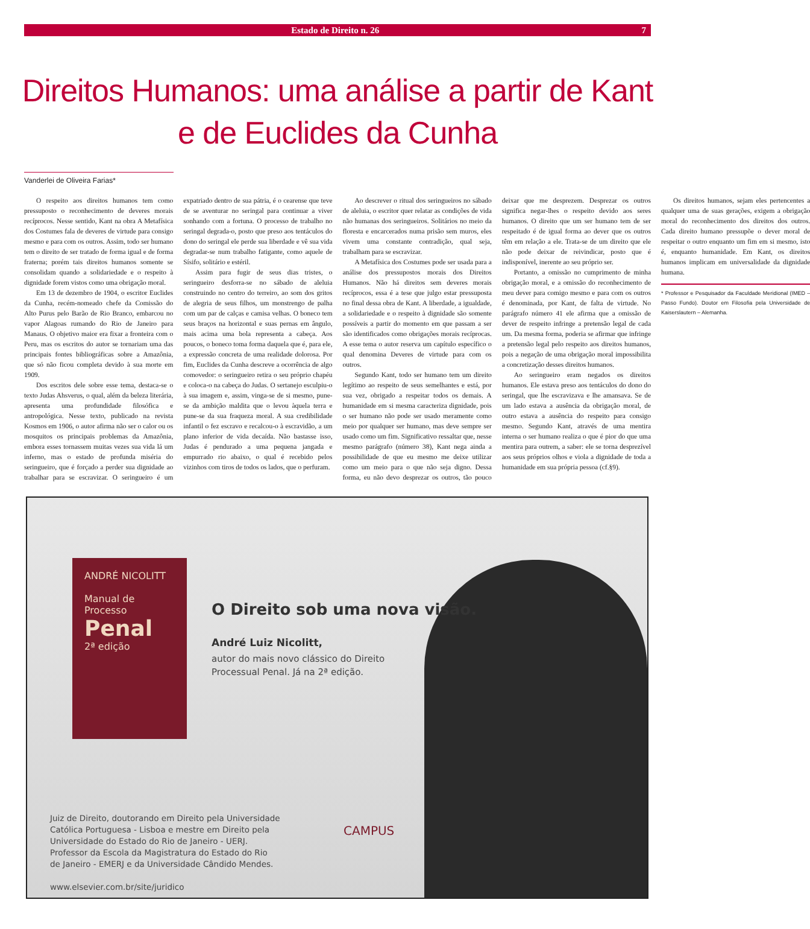Estado de Direito n. 26 7
Direitos Humanos: uma análise a partir de Kant
e de Euclides da Cunha
Vanderlei de Oliveira Farias*
O respeito aos direitos humanos tem como pressuposto o reconhecimento de deveres morais recíprocos. Nesse sentido, Kant na obra A Metafísica dos Costumes fala de deveres de virtude para consigo mesmo e para com os outros. Assim, todo ser humano tem o direito de ser tratado de forma igual e de forma fraterna; porém tais direitos humanos somente se consolidam quando a solidariedade e o respeito à dignidade forem vistos como uma obrigação moral.
Em 13 de dezembro de 1904, o escritor Euclides da Cunha, recém-nomeado chefe da Comissão do Alto Purus pelo Barão de Rio Branco, embarcou no vapor Alagoas rumando do Rio de Janeiro para Manaus. O objetivo maior era fixar a fronteira com o Peru, mas os escritos do autor se tornariam uma das principais fontes bibliográficas sobre a Amazônia, que só não ficou completa devido à sua morte em 1909.
Dos escritos dele sobre esse tema, destaca-se o texto Judas Ahsverus, o qual, além da beleza literária, apresenta uma profundidade filosófica e antropológica. Nesse texto, publicado na revista Kosmos em 1906, o autor afirma não ser o calor ou os mosquitos os principais problemas da Amazônia, embora esses tornassem muitas vezes sua vida lá um inferno, mas o estado de profunda miséria do seringueiro, que é forçado a perder sua dignidade ao trabalhar para se escravizar. O seringueiro é um expatriado dentro de sua pátria, é o cearense que teve de se aventurar no seringal para continuar a viver sonhando com a fortuna. O processo de trabalho no seringal degrada-o, posto que preso aos tentáculos do dono do seringal ele perde sua liberdade e vê sua vida degradar-se num trabalho fatigante, como aquele de Sísifo, solitário e estéril.
Assim para fugir de seus dias tristes, o seringueiro desforra-se no sábado de aleluia construindo no centro do terreiro, ao som dos gritos de alegria de seus filhos, um monstrengo de palha com um par de calças e camisa velhas. O boneco tem seus braços na horizontal e suas pernas em ângulo, mais acima uma bola representa a cabeça. Aos poucos, o boneco toma forma daquela que é, para ele, a expressão concreta de uma realidade dolorosa. Por fim, Euclides da Cunha descreve a ocorrência de algo comovedor: o seringueiro retira o seu próprio chapéu e coloca-o na cabeça do Judas. O sertanejo esculpiu-o à sua imagem e, assim, vinga-se de si mesmo, pune-se da ambição maldita que o levou àquela terra e pune-se da sua fraqueza moral. A sua credibilidade infantil o fez escravo e recalcou-o à escravidão, a um plano inferior de vida decaída. Não bastasse isso, Judas é pendurado a uma pequena jangada e empurrado rio abaixo, o qual é recebido pelos vizinhos com tiros de todos os lados, que o perfuram.
Ao descrever o ritual dos seringueiros no sábado de aleluia, o escritor quer relatar as condições de vida não humanas dos seringueiros. Solitários no meio da floresta e encarcerados numa prisão sem muros, eles vivem uma constante contradição, qual seja, trabalham para se escravizar.
A Metafísica dos Costumes pode ser usada para a análise dos pressupostos morais dos Direitos Humanos. Não há direitos sem deveres morais recíprocos, essa é a tese que julgo estar pressuposta no final dessa obra de Kant. A liberdade, a igualdade, a solidariedade e o respeito à dignidade são somente possíveis a partir do momento em que passam a ser são identificados como obrigações morais recíprocas. A esse tema o autor reserva um capítulo específico o qual denomina Deveres de virtude para com os outros.
Segundo Kant, todo ser humano tem um direito legítimo ao respeito de seus semelhantes e está, por sua vez, obrigado a respeitar todos os demais. A humanidade em si mesma caracteriza dignidade, pois o ser humano não pode ser usado meramente como meio por qualquer ser humano, mas deve sempre ser usado como um fim. Significativo ressaltar que, nesse mesmo parágrafo (número 38), Kant nega ainda a possibilidade de que eu mesmo me deixe utilizar como um meio para o que não seja digno. Dessa forma, eu não devo desprezar os outros, tão pouco deixar que me desprezem. Desprezar os outros significa negar-lhes o respeito devido aos seres humanos. O direito que um ser humano tem de ser respeitado é de igual forma ao dever que os outros têm em relação a ele. Trata-se de um direito que ele não pode deixar de reivindicar, posto que é indisponível, inerente ao seu próprio ser.
Portanto, a omissão no cumprimento de minha obrigação moral, e a omissão do reconhecimento de meu dever para comigo mesmo e para com os outros é denominada, por Kant, de falta de virtude. No parágrafo número 41 ele afirma que a omissão de dever de respeito infringe a pretensão legal de cada um. Da mesma forma, poderia se afirmar que infringe a pretensão legal pelo respeito aos direitos humanos, pois a negação de uma obrigação moral impossibilita a concretização desses direitos humanos.
Ao seringueiro eram negados os direitos humanos. Ele estava preso aos tentáculos do dono do seringal, que lhe escravizava e lhe amansava. Se de um lado estava a ausência da obrigação moral, de outro estava a ausência do respeito para consigo mesmo. Segundo Kant, através de uma mentira interna o ser humano realiza o que é pior do que uma mentira para outrem, a saber: ele se torna desprezível aos seus próprios olhos e viola a dignidade de toda a humanidade em sua própria pessoa (cf.§9).
Os direitos humanos, sejam eles pertencentes a qualquer uma de suas gerações, exigem a obrigação moral do reconhecimento dos direitos dos outros. Cada direito humano pressupõe o dever moral de respeitar o outro enquanto um fim em si mesmo, isto é, enquanto humanidade. Em Kant, os direitos humanos implicam em universalidade da dignidade humana.
* Professor e Pesquisador da Faculdade Meridional (IMED – Passo Fundo). Doutor em Filosofia pela Universidade de Kaiserslautern – Alemanha.
ANDRÉ NICOLITT
Manual de
Processo
Penal
2ª edição
O Direito sob uma nova visão.
André Luiz Nicolitt,
autor do mais novo clássico do Direito
Processual Penal. Já na 2ª edição.
Juiz de Direito, doutorando em Direito pela Universidade
Católica Portuguesa - Lisboa e mestre em Direito pela
Universidade do Estado do Rio de Janeiro - UERJ.
Professor da Escola da Magistratura do Estado do Rio
de Janeiro - EMERJ e da Universidade Cândido Mendes.
www.elsevier.com.br/site/juridico
CAMPUS